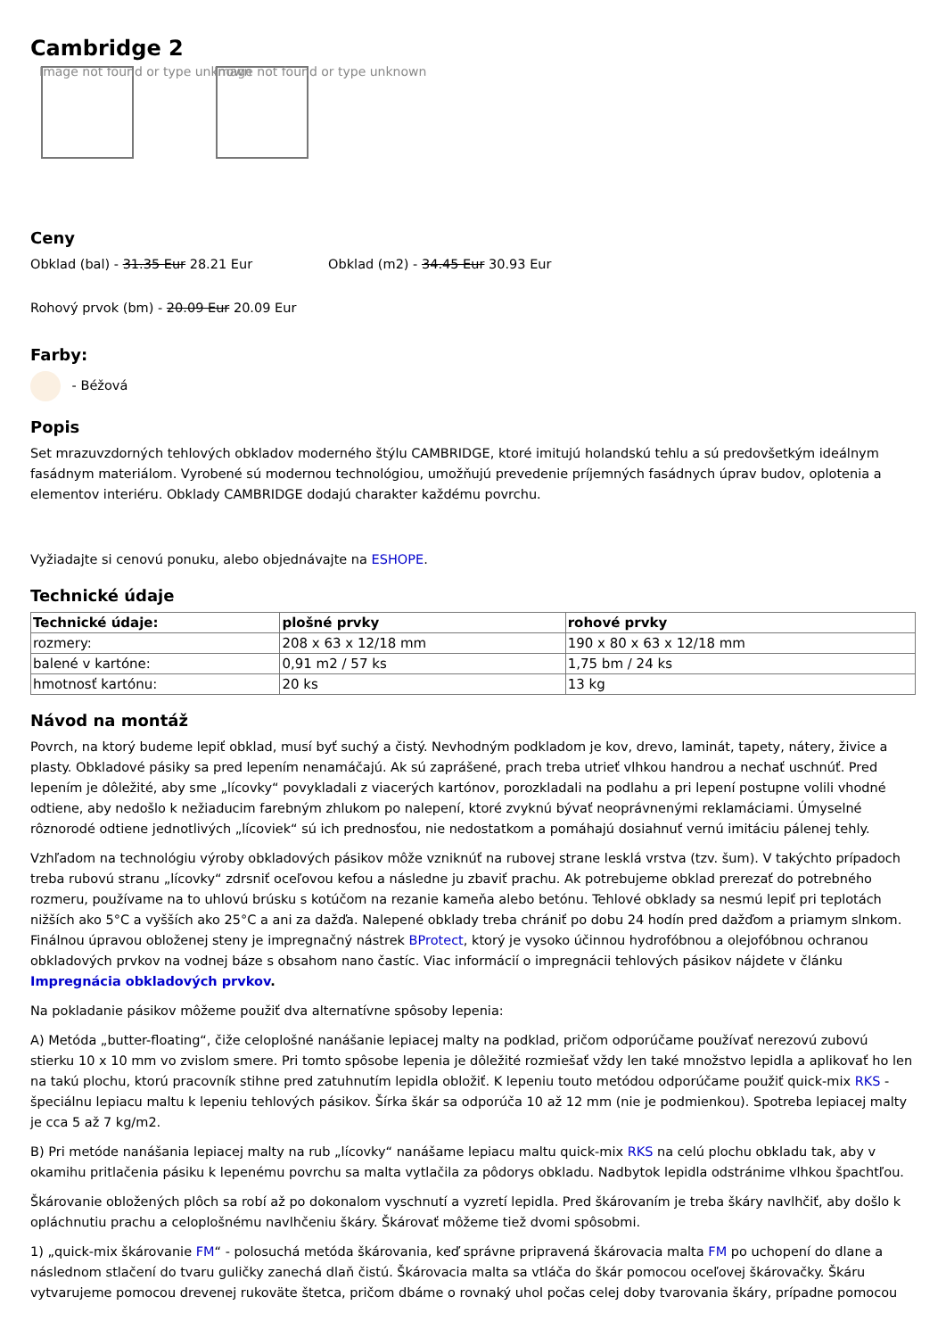Cambridge 2
Image not found or type unknown
Image not found or type unknown
Ceny
Obklad (bal) - 31.35 Eur 28.21 Eur
Obklad (m2) - 34.45 Eur 30.93 Eur
Rohový prvok (bm) - 20.09 Eur 20.09 Eur
Farby:
- Béžová
Popis
Set mrazuvzdorných tehlových obkladov moderného štýlu CAMBRIDGE, ktoré imitujú holandskú tehlu a sú predovšetkým ideálnym fasádnym materiálom. Vyrobené sú modernou technológiou, umožňujú prevedenie príjemných fasádnych úprav budov, oplotenia a elementov interiéru. Obklady CAMBRIDGE dodajú charakter každému povrchu.
Vyžiadajte si cenovú ponuku, alebo objednávajte na ESHOPE.
Technické údaje
| Technické údaje: | plošné prvky | rohové prvky |
| --- | --- | --- |
| rozmery: | 208 x 63 x 12/18 mm | 190 x 80 x 63 x 12/18 mm |
| balené v kartóne: | 0,91 m2 / 57 ks | 1,75 bm / 24 ks |
| hmotnosť kartónu: | 20 ks | 13 kg |
Návod na montáž
Povrch, na ktorý budeme lepiť obklad, musí byť suchý a čistý. Nevhodným podkladom je kov, drevo, laminát, tapety, nátery, živice a plasty. Obkladové pásiky sa pred lepením nenamáčajú. Ak sú zaprášené, prach treba utrieť vlhkou handrou a nechať uschnúť. Pred lepením je dôležité, aby sme „lícovky“ povykladali z viacerých kartónov, porozkladali na podlahu a pri lepení postupne volili vhodné odtiene, aby nedošlo k nežiaducim farebným zhlukom po nalepení, ktoré zvyknú bývať neoprávnenými reklamáciami. Úmyselné rôznorodé odtiene jednotlivých „lícoviek“ sú ich prednosťou, nie nedostatkom a pomáhajú dosiahnuť vernú imitáciu pálenej tehly.
Vzhľadom na technológiu výroby obkladových pásikov môže vzniknúť na rubovej strane lesklá vrstva (tzv. šum). V takýchto prípadoch treba rubovú stranu „lícovky“ zdrsniť oceľovou kefou a následne ju zbaviť prachu. Ak potrebujeme obklad prerezať do potrebného rozmeru, používame na to uhlovú brúsku s kotúčom na rezanie kameňa alebo betónu. Tehlové obklady sa nesmú lepiť pri teplotách nižších ako 5°C a vyšších ako 25°C a ani za dažďa. Nalepené obklady treba chrániť po dobu 24 hodín pred dažďom a priamym slnkom. Finálnou úpravou obloženej steny je impregnačný nástrek BProtect, ktorý je vysoko účinnou hydrofóbnou a olejofóbnou ochranou obkladových prvkov na vodnej báze s obsahom nano častíc. Viac informácií o impregnácii tehlových pásikov nájdete v článku Impregnácia obkladových prvkov.
Na pokladanie pásikov môžeme použiť dva alternatívne spôsoby lepenia:
A) Metóda „butter-floating“, čiže celoplošné nanášanie lepiacej malty na podklad, pričom odporúčame používať nerezovú zubovú stierku 10 x 10 mm vo zvislom smere. Pri tomto spôsobe lepenia je dôležité rozmiešať vždy len také množstvo lepidla a aplikovať ho len na takú plochu, ktorú pracovník stihne pred zatuhnutím lepidla obložiť. K lepeniu touto metódou odporúčame použiť quick-mix RKS - špeciálnu lepiacu maltu k lepeniu tehlových pásikov. Šírka škár sa odporúča 10 až 12 mm (nie je podmienkou). Spotreba lepiacej malty je cca 5 až 7 kg/m2.
B) Pri metóde nanášania lepiacej malty na rub „lícovky“ nanášame lepiacu maltu quick-mix RKS na celú plochu obkladu tak, aby v okamihu pritlačenia pásiku k lepenému povrchu sa malta vytlačila za pôdorys obkladu. Nadbytok lepidla odstránime vlhkou špachtľou.
Škárovanie obložených plôch sa robí až po dokonalom vyschnutí a vyzretí lepidla. Pred škárovaním je treba škáry navlhčiť, aby došlo k opláchnutiu prachu a celoplošnému navlhčeniu škáry. Škárovať môžeme tiež dvomi spôsobmi.
1) „quick-mix škárovanie FM“ - polosuchá metóda škárovania, keď správne pripravená škárovacia malta FM po uchopení do dlane a následnom stlačení do tvaru guličky zanechá dlaň čistú. Škárovacia malta sa vtláča do škár pomocou oceľovej škárovačky. Škáru vytvarujeme pomocou drevenej rukoväte štetca, pričom dbáme o rovnaký uhol počas celej doby tvarovania škáry, prípadne pomocou